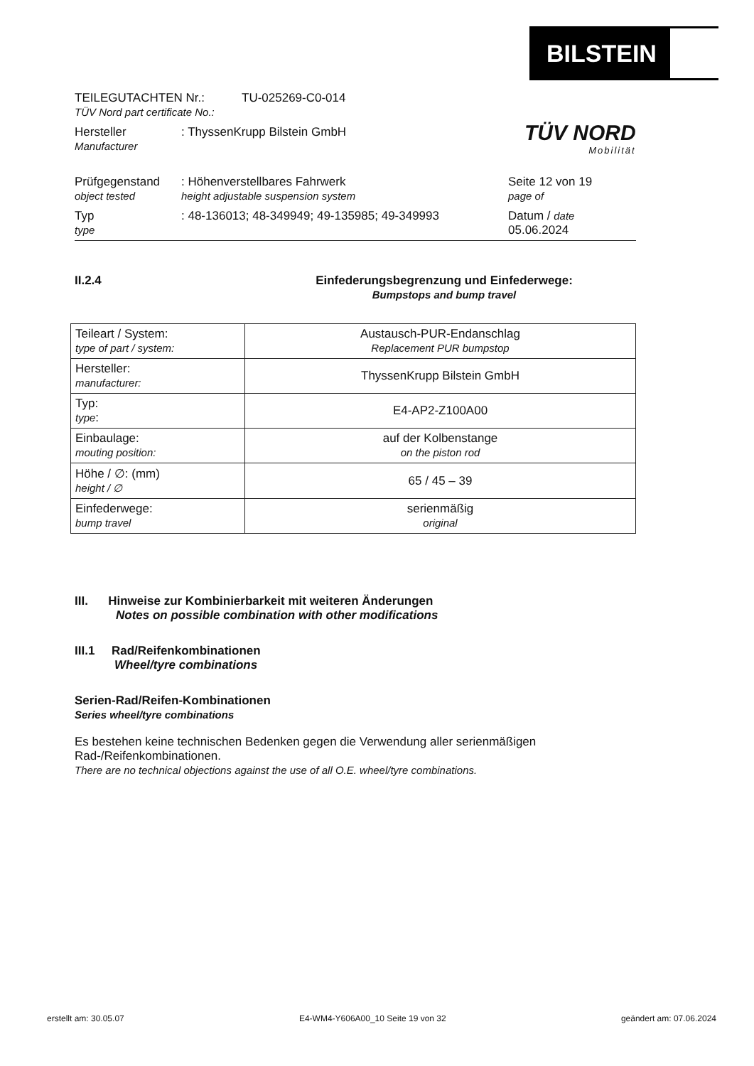BILSTEIN
TÜV NORD
Mobilität
TEILEGUTACHTEN Nr.:
TÜV Nord part certificate No.:
TU-025269-C0-014
Hersteller
Manufacturer
: ThyssenKrupp Bilstein GmbH
Prüfgegenstand
object tested
: Höhenverstellbares Fahrwerk
height adjustable suspension system
Seite 12 von 19
page of
Typ
type
: 48-136013; 48-349949; 49-135985; 49-349993 Datum / date
05.06.2024
II.2.4 Einfederungsbegrenzung und Einfederwege:
Bumpstops and bump travel
| Teileart / System: type of part / system: | Austausch-PUR-Endanschlag Replacement PUR bumpstop |
| Hersteller: manufacturer: | ThyssenKrupp Bilstein GmbH |
| Typ: type : | E4-AP2-Z100A00 |
| Einbaulage: mouting position: | auf der Kolbenstange on the piston rod |
| Höhe / ∅: (mm) height / ∅ | 65 / 45 – 39 |
| Einfederwege: bump travel | serienmäßig original |
III. Hinweise zur Kombinierbarkeit mit weiteren Änderungen
Notes on possible combination with other modifications
III.1 Rad/Reifenkombinationen
Wheel/tyre combinations
Serien-Rad/Reifen-Kombinationen
Series wheel/tyre combinations
Es bestehen keine technischen Bedenken gegen die Verwendung aller serienmäßigen Rad-/Reifenkombinationen.
There are no technical objections against the use of all O.E. wheel/tyre combinations.
erstellt am: 30.05.07 E4-WM4-Y606A00_10 Seite 19 von 32 geändert am: 07.06.2024